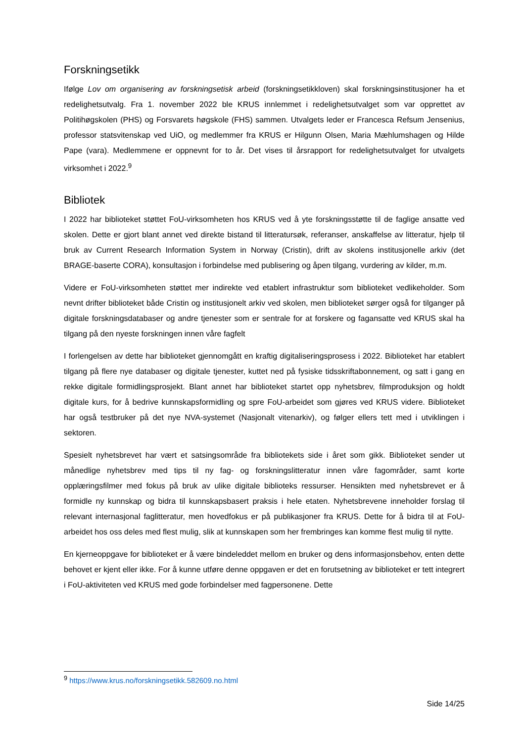Forskningsetikk
Ifølge Lov om organisering av forskningsetisk arbeid (forskningsetikkloven) skal forskningsinstitusjoner ha et redelighetsutvalg. Fra 1. november 2022 ble KRUS innlemmet i redelighetsutvalget som var opprettet av Politihøgskolen (PHS) og Forsvarets høgskole (FHS) sammen. Utvalgets leder er Francesca Refsum Jensenius, professor statsvitenskap ved UiO, og medlemmer fra KRUS er Hilgunn Olsen, Maria Mæhlumshagen og Hilde Pape (vara). Medlemmene er oppnevnt for to år. Det vises til årsrapport for redelighetsutvalget for utvalgets virksomhet i 2022.<sup>9</sup>
Bibliotek
I 2022 har biblioteket støttet FoU-virksomheten hos KRUS ved å yte forskningsstøtte til de faglige ansatte ved skolen. Dette er gjort blant annet ved direkte bistand til litteratursøk, referanser, anskaffelse av litteratur, hjelp til bruk av Current Research Information System in Norway (Cristin), drift av skolens institusjonelle arkiv (det BRAGE-baserte CORA), konsultasjon i forbindelse med publisering og åpen tilgang, vurdering av kilder, m.m.
Videre er FoU-virksomheten støttet mer indirekte ved etablert infrastruktur som biblioteket vedlikeholder. Som nevnt drifter biblioteket både Cristin og institusjonelt arkiv ved skolen, men biblioteket sørger også for tilganger på digitale forskningsdatabaser og andre tjenester som er sentrale for at forskere og fagansatte ved KRUS skal ha tilgang på den nyeste forskningen innen våre fagfelt
I forlengelsen av dette har biblioteket gjennomgått en kraftig digitaliseringsprosess i 2022. Biblioteket har etablert tilgang på flere nye databaser og digitale tjenester, kuttet ned på fysiske tidsskriftabonnement, og satt i gang en rekke digitale formidlingsprosjekt. Blant annet har biblioteket startet opp nyhetsbrev, filmproduksjon og holdt digitale kurs, for å bedrive kunnskapsformidling og spre FoU-arbeidet som gjøres ved KRUS videre. Biblioteket har også testbruker på det nye NVA-systemet (Nasjonalt vitenarkiv), og følger ellers tett med i utviklingen i sektoren.
Spesielt nyhetsbrevet har vært et satsingsområde fra bibliotekets side i året som gikk. Biblioteket sender ut månedlige nyhetsbrev med tips til ny fag- og forskningslitteratur innen våre fagområder, samt korte opplæringsfilmer med fokus på bruk av ulike digitale biblioteks ressurser. Hensikten med nyhetsbrevet er å formidle ny kunnskap og bidra til kunnskapsbasert praksis i hele etaten. Nyhetsbrevene inneholder forslag til relevant internasjonal faglitteratur, men hovedfokus er på publikasjoner fra KRUS. Dette for å bidra til at FoU-arbeidet hos oss deles med flest mulig, slik at kunnskapen som her frembringes kan komme flest mulig til nytte.
En kjerneoppgave for biblioteket er å være bindeleddet mellom en bruker og dens informasjonsbehov, enten dette behovet er kjent eller ikke. For å kunne utføre denne oppgaven er det en forutsetning av biblioteket er tett integrert i FoU-aktiviteten ved KRUS med gode forbindelser med fagpersonene. Dette
<sup>9</sup> https://www.krus.no/forskningsetikk.582609.no.html
Side 14/25